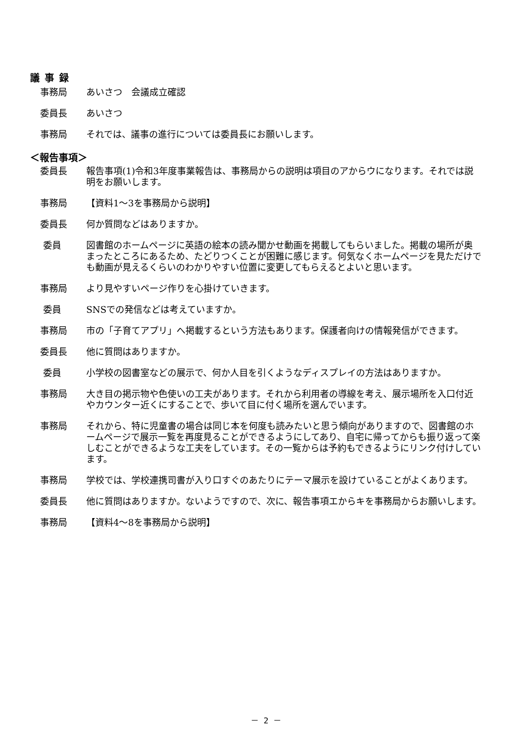議事録
事務局 あいさつ　会議成立確認
委員長 あいさつ
事務局 それでは、議事の進行については委員長にお願いします。
＜報告事項＞
委員長 報告事項(1)令和3年度事業報告は、事務局からの説明は項目のアからウになります。それでは説明をお願いします。
事務局 【資料1～3を事務局から説明】
委員長 何か質問などはありますか。
委員 図書館のホームページに英語の絵本の読み聞かせ動画を掲載してもらいました。掲載の場所が奥まったところにあるため、たどりつくことが困難に感じます。何気なくホームページを見ただけでも動画が見えるくらいのわかりやすい位置に変更してもらえるとよいと思います。
事務局 より見やすいページ作りを心掛けていきます。
委員 SNSでの発信などは考えていますか。
事務局 市の「子育てアプリ」へ掲載するという方法もあります。保護者向けの情報発信ができます。
委員長 他に質問はありますか。
委員 小学校の図書室などの展示で、何か人目を引くようなディスプレイの方法はありますか。
事務局 大き目の掲示物や色使いの工夫があります。それから利用者の導線を考え、展示場所を入口付近やカウンター近くにすることで、歩いて目に付く場所を選んでいます。
事務局 それから、特に児童書の場合は同じ本を何度も読みたいと思う傾向がありますので、図書館のホームページで展示一覧を再度見ることができるようにしてあり、自宅に帰ってからも振り返って楽しむことができるような工夫をしています。その一覧からは予約もできるようにリンク付けしています。
事務局 学校では、学校連携司書が入り口すぐのあたりにテーマ展示を設けていることがよくあります。
委員長 他に質問はありますか。ないようですので、次に、報告事項エからキを事務局からお願いします。
事務局 【資料4～8を事務局から説明】
－ 2 －